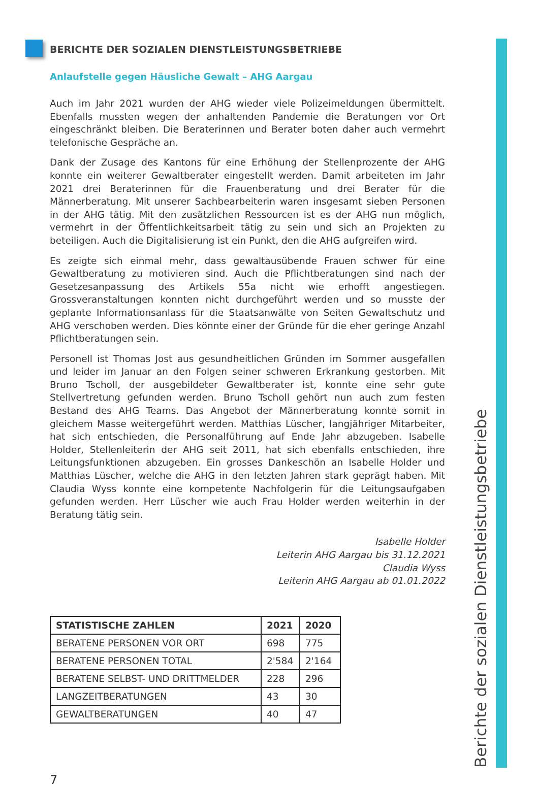BERICHTE DER SOZIALEN DIENSTLEISTUNGSBETRIEBE
Anlaufstelle gegen Häusliche Gewalt – AHG Aargau
Auch im Jahr 2021 wurden der AHG wieder viele Polizeimeldungen übermittelt. Ebenfalls mussten wegen der anhaltenden Pandemie die Beratungen vor Ort eingeschränkt bleiben. Die Beraterinnen und Berater boten daher auch vermehrt telefonische Gespräche an.
Dank der Zusage des Kantons für eine Erhöhung der Stellenprozente der AHG konnte ein weiterer Gewaltberater eingestellt werden. Damit arbeiteten im Jahr 2021 drei Beraterinnen für die Frauenberatung und drei Berater für die Männerberatung. Mit unserer Sachbearbeiterin waren insgesamt sieben Personen in der AHG tätig. Mit den zusätzlichen Ressourcen ist es der AHG nun möglich, vermehrt in der Öffentlichkeitsarbeit tätig zu sein und sich an Projekten zu beteiligen. Auch die Digitalisierung ist ein Punkt, den die AHG aufgreifen wird.
Es zeigte sich einmal mehr, dass gewaltausübende Frauen schwer für eine Gewaltberatung zu motivieren sind. Auch die Pflichtberatungen sind nach der Gesetzesanpassung des Artikels 55a nicht wie erhofft angestiegen. Grossveranstaltungen konnten nicht durchgeführt werden und so musste der geplante Informationsanlass für die Staatsanwälte von Seiten Gewaltschutz und AHG verschoben werden. Dies könnte einer der Gründe für die eher geringe Anzahl Pflichtberatungen sein.
Personell ist Thomas Jost aus gesundheitlichen Gründen im Sommer ausgefallen und leider im Januar an den Folgen seiner schweren Erkrankung gestorben. Mit Bruno Tscholl, der ausgebildeter Gewaltberater ist, konnte eine sehr gute Stellvertretung gefunden werden. Bruno Tscholl gehört nun auch zum festen Bestand des AHG Teams. Das Angebot der Männerberatung konnte somit in gleichem Masse weitergeführt werden. Matthias Lüscher, langjähriger Mitarbeiter, hat sich entschieden, die Personalführung auf Ende Jahr abzugeben. Isabelle Holder, Stellenleiterin der AHG seit 2011, hat sich ebenfalls entschieden, ihre Leitungsfunktionen abzugeben. Ein grosses Dankeschön an Isabelle Holder und Matthias Lüscher, welche die AHG in den letzten Jahren stark geprägt haben. Mit Claudia Wyss konnte eine kompetente Nachfolgerin für die Leitungsaufgaben gefunden werden. Herr Lüscher wie auch Frau Holder werden weiterhin in der Beratung tätig sein.
Isabelle Holder
Leiterin AHG Aargau bis 31.12.2021
Claudia Wyss
Leiterin AHG Aargau ab 01.01.2022
| STATISTISCHE ZAHLEN | 2021 | 2020 |
| --- | --- | --- |
| BERATENE PERSONEN VOR ORT | 698 | 775 |
| BERATENE PERSONEN TOTAL | 2'584 | 2'164 |
| BERATENE SELBST- UND DRITTMELDER | 228 | 296 |
| LANGZEITBERATUNGEN | 43 | 30 |
| GEWALTBERATUNGEN | 40 | 47 |
7 Berichte der sozialen Dienstleistungsbetriebe